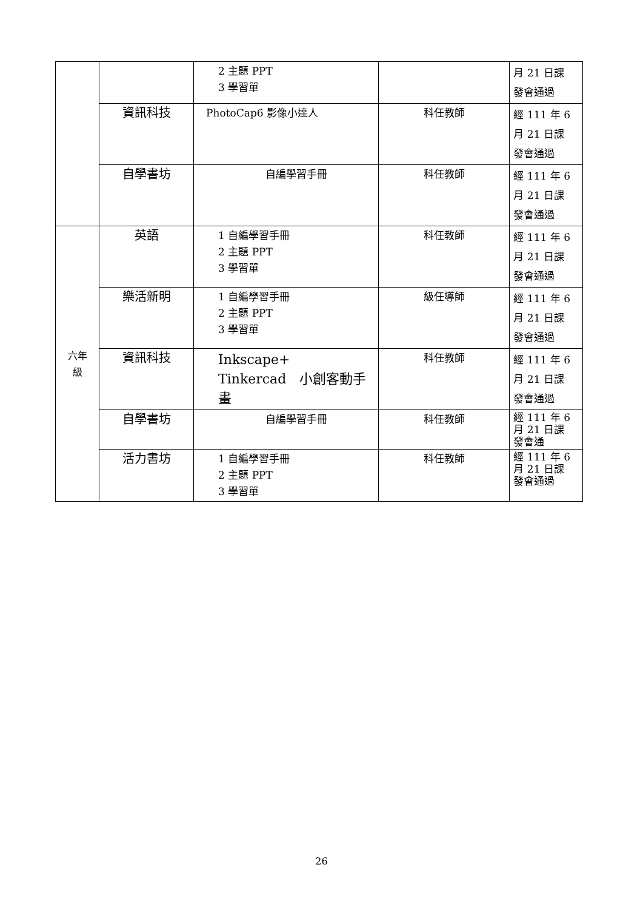| | | 2 主題 PPT 3 學習單 | | 月 21 日課 發會通過 |
| | 資訊科技 | PhotoCap6 影像小達人 | 科任教師 | 經 111 年 6 月 21 日課 發會通過 |
| | 自學書坊 | 自編學習手冊 | 科任教師 | 經 111 年 6 月 21 日課 發會通過 |
| 六年 級 | 英語 | 1 自編學習手冊 2 主題 PPT 3 學習單 | 科任教師 | 經 111 年 6 月 21 日課 發會通過 |
| | 樂活新明 | 1 自編學習手冊 2 主題 PPT 3 學習單 | 級任導師 | 經 111 年 6 月 21 日課 發會通過 |
| | 資訊科技 | Inkscape+ Tinkercad 小創客動手畫 | 科任教師 | 經 111 年 6 月 21 日課 發會通過 |
| | 自學書坊 | 自編學習手冊 | 科任教師 | 經 111 年 6 月 21 日課 發會通 |
| | 活力書坊 | 1 自編學習手冊 2 主題 PPT 3 學習單 | 科任教師 | 經 111 年 6 月 21 日課 發會通過 |
26